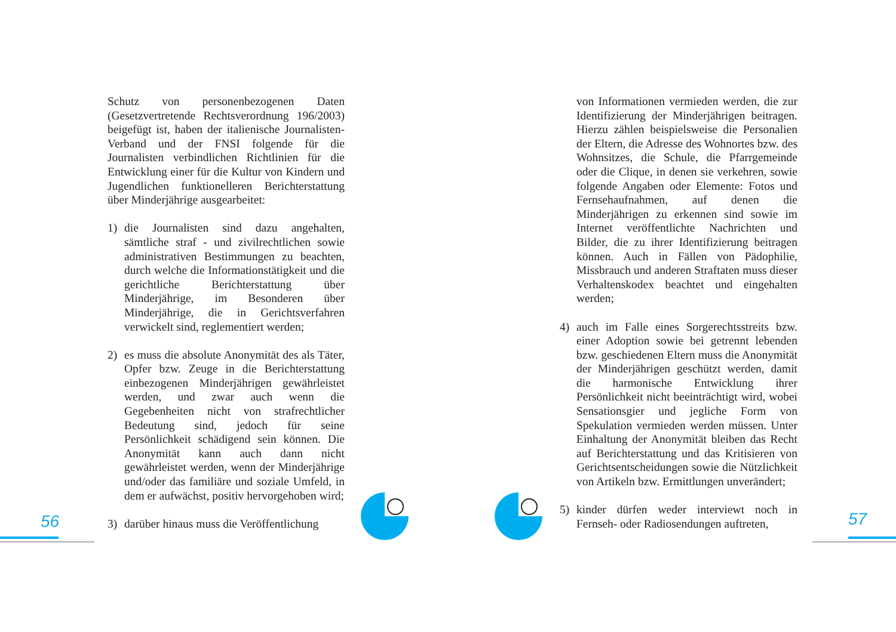Schutz von personenbezogenen Daten (Gesetzvertretende Rechtsverordnung 196/2003) beigefügt ist, haben der italienische Journalisten-Verband und der FNSI folgende für die Journalisten verbindlichen Richtlinien für die Entwicklung einer für die Kultur von Kindern und Jugendlichen funktionelleren Berichterstattung über Minderjährige ausgearbeitet:
1) die Journalisten sind dazu angehalten, sämtliche straf - und zivilrechtlichen sowie administrativen Bestimmungen zu beachten, durch welche die Informationstätigkeit und die gerichtliche Berichterstattung über Minderjährige, im Besonderen über Minderjährige, die in Gerichtsverfahren verwickelt sind, reglementiert werden;
2) es muss die absolute Anonymität des als Täter, Opfer bzw. Zeuge in die Berichterstattung einbezogenen Minderjährigen gewährleistet werden, und zwar auch wenn die Gegebenheiten nicht von strafrechtlicher Bedeutung sind, jedoch für seine Persönlichkeit schädigend sein können. Die Anonymität kann auch dann nicht gewährleistet werden, wenn der Minderjährige und/oder das familiäre und soziale Umfeld, in dem er aufwächst, positiv hervorgehoben wird;
3) darüber hinaus muss die Veröffentlichung
von Informationen vermieden werden, die zur Identifizierung der Minderjährigen beitragen. Hierzu zählen beispielsweise die Personalien der Eltern, die Adresse des Wohnortes bzw. des Wohnsitzes, die Schule, die Pfarrgemeinde oder die Clique, in denen sie verkehren, sowie folgende Angaben oder Elemente: Fotos und Fernsehaufnahmen, auf denen die Minderjährigen zu erkennen sind sowie im Internet veröffentlichte Nachrichten und Bilder, die zu ihrer Identifizierung beitragen können. Auch in Fällen von Pädophilie, Missbrauch und anderen Straftaten muss dieser Verhaltenskodex beachtet und eingehalten werden;
4) auch im Falle eines Sorgerechtsstreits bzw. einer Adoption sowie bei getrennt lebenden bzw. geschiedenen Eltern muss die Anonymität der Minderjährigen geschützt werden, damit die harmonische Entwicklung ihrer Persönlichkeit nicht beeinträchtigt wird, wobei Sensationsgier und jegliche Form von Spekulation vermieden werden müssen. Unter Einhaltung der Anonymität bleiben das Recht auf Berichterstattung und das Kritisieren von Gerichtsentscheidungen sowie die Nützlichkeit von Artikeln bzw. Ermittlungen unverändert;
5) kinder dürfen weder interviewt noch in Fernseh- oder Radiosendungen auftreten,
56 57